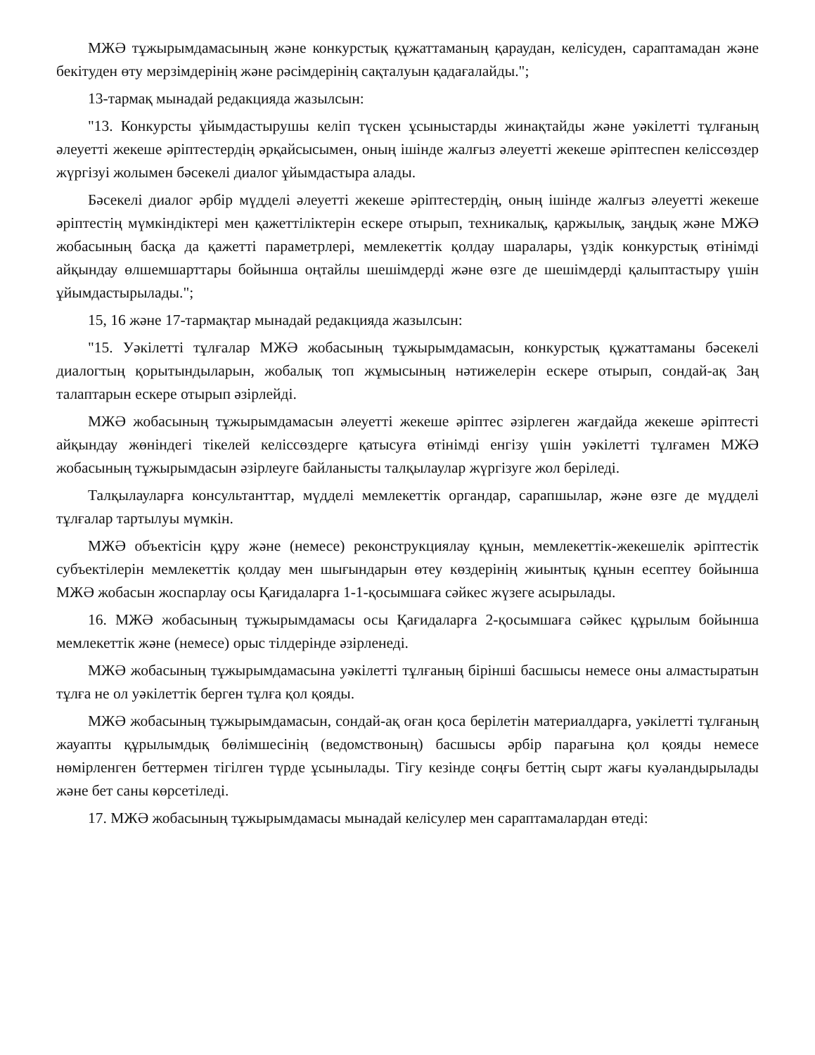МЖӘ тұжырымдамасының және конкурстық құжаттаманың қараудан, келісуден, сараптамадан және бекітуден өту мерзімдерінің және рәсімдерінің сақталуын қадағалайды.";
13-тармақ мынадай редакцияда жазылсын:
"13. Конкурсты ұйымдастырушы келіп түскен ұсыныстарды жинақтайды және уәкілетті тұлғаның әлеуетті жекеше әріптестердің әрқайсысымен, оның ішінде жалғыз әлеуетті жекеше әріптеспен келіссөздер жүргізуі жолымен бәсекелі диалог ұйымдастыра алады.
Бәсекелі диалог әрбір мүдделі әлеуетті жекеше әріптестердің, оның ішінде жалғыз әлеуетті жекеше әріптестің мүмкіндіктері мен қажеттіліктерін ескере отырып, техникалық, қаржылық, заңдық және МЖӘ жобасының басқа да қажетті параметрлері, мемлекеттік қолдау шаралары, үздік конкурстық өтінімді айқындау өлшемшарттары бойынша оңтайлы шешімдерді және өзге де шешімдерді қалыптастыру үшін ұйымдастырылады.";
15, 16 және 17-тармақтар мынадай редакцияда жазылсын:
"15. Уәкілетті тұлғалар МЖӘ жобасының тұжырымдамасын, конкурстық құжаттаманы бәсекелі диалогтың қорытындыларын, жобалық топ жұмысының нәтижелерін ескере отырып, сондай-ақ Заң талаптарын ескере отырып әзірлейді.
МЖӘ жобасының тұжырымдамасын әлеуетті жекеше әріптес әзірлеген жағдайда жекеше әріптесті айқындау жөніндегі тікелей келіссөздерге қатысуға өтінімді енгізу үшін уәкілетті тұлғамен МЖӘ жобасының тұжырымдасын әзірлеуге байланысты талқылаулар жүргізуге жол беріледі.
Талқылауларға консультанттар, мүдделі мемлекеттік органдар, сарапшылар, және өзге де мүдделі тұлғалар тартылуы мүмкін.
МЖӘ объектісін құру және (немесе) реконструкциялау құнын, мемлекеттік-жекешелік әріптестік субъектілерін мемлекеттік қолдау мен шығындарын өтеу көздерінің жиынтық құнын есептеу бойынша МЖӘ жобасын жоспарлау осы Қағидаларға 1-1-қосымшаға сәйкес жүзеге асырылады.
16. МЖӘ жобасының тұжырымдамасы осы Қағидаларға 2-қосымшаға сәйкес құрылым бойынша мемлекеттік және (немесе) орыс тілдерінде әзірленеді.
МЖӘ жобасының тұжырымдамасына уәкілетті тұлғаның бірінші басшысы немесе оны алмастыратын тұлға не ол уәкілеттік берген тұлға қол қояды.
МЖӘ жобасының тұжырымдамасын, сондай-ақ оған қоса берілетін материалдарға, уәкілетті тұлғаның жауапты құрылымдық бөлімшесінің (ведомствоның) басшысы әрбір парағына қол қояды немесе нөмірленген беттермен тігілген түрде ұсынылады. Тігу кезінде соңғы беттің сырт жағы куәландырылады және бет саны көрсетіледі.
17. МЖӘ жобасының тұжырымдамасы мынадай келісулер мен сараптамалардан өтеді: